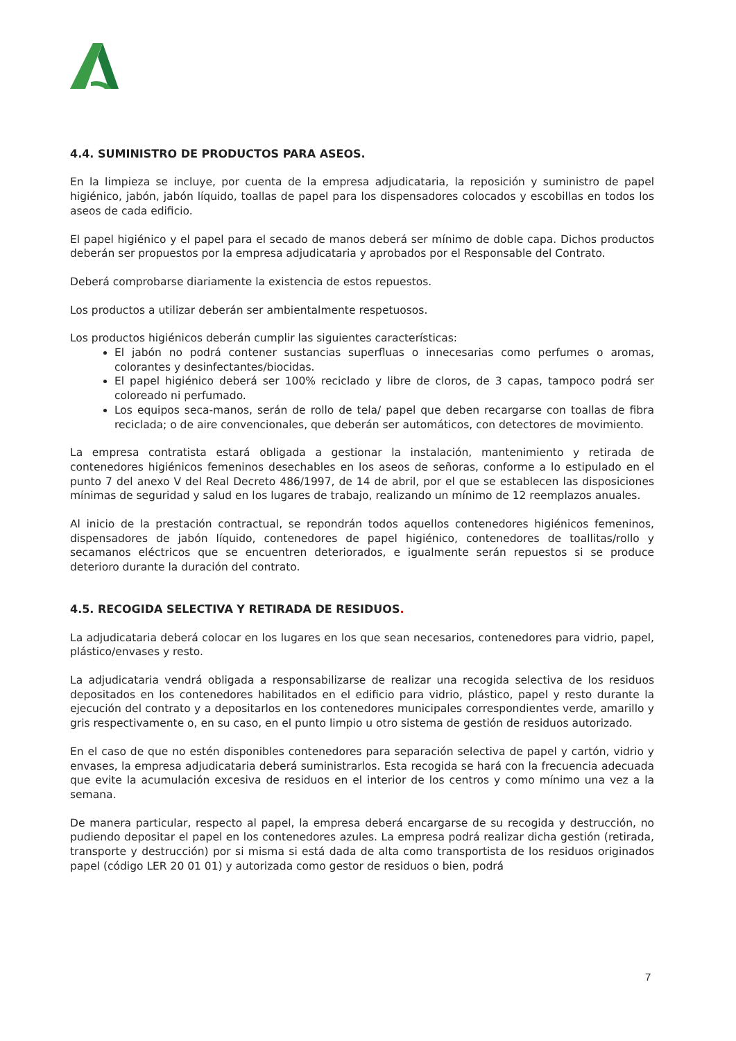4.4. SUMINISTRO DE PRODUCTOS PARA ASEOS.
En la limpieza se incluye, por cuenta de la empresa adjudicataria, la reposición y suministro de papel higiénico, jabón, jabón líquido, toallas de papel para los dispensadores colocados y escobillas en todos los aseos de cada edificio.
El papel higiénico y el papel para el secado de manos deberá ser mínimo de doble capa. Dichos productos deberán ser propuestos por la empresa adjudicataria y aprobados por el Responsable del Contrato.
Deberá comprobarse diariamente la existencia de estos repuestos.
Los productos a utilizar deberán ser ambientalmente respetuosos.
Los productos higiénicos deberán cumplir las siguientes características:
El jabón no podrá contener sustancias superfluas o innecesarias como perfumes o aromas, colorantes y desinfectantes/biocidas.
El papel higiénico deberá ser 100% reciclado y libre de cloros, de 3 capas, tampoco podrá ser coloreado ni perfumado.
Los equipos seca-manos, serán de rollo de tela/ papel que deben recargarse con toallas de fibra reciclada; o de aire convencionales, que deberán ser automáticos, con detectores de movimiento.
La empresa contratista estará obligada a gestionar la instalación, mantenimiento y retirada de contenedores higiénicos femeninos desechables en los aseos de señoras, conforme a lo estipulado en el punto 7 del anexo V del Real Decreto 486/1997, de 14 de abril, por el que se establecen las disposiciones mínimas de seguridad y salud en los lugares de trabajo, realizando un mínimo de 12 reemplazos anuales.
Al inicio de la prestación contractual, se repondrán todos aquellos contenedores higiénicos femeninos, dispensadores de jabón líquido, contenedores de papel higiénico, contenedores de toallitas/rollo y secamanos eléctricos que se encuentren deteriorados, e igualmente serán repuestos si se produce deterioro durante la duración del contrato.
4.5. RECOGIDA SELECTIVA Y RETIRADA DE RESIDUOS.
La adjudicataria deberá colocar en los lugares en los que sean necesarios, contenedores para vidrio, papel, plástico/envases y resto.
La adjudicataria vendrá obligada a responsabilizarse de realizar una recogida selectiva de los residuos depositados en los contenedores habilitados en el edificio para vidrio, plástico, papel y resto durante la ejecución del contrato y a depositarlos en los contenedores municipales correspondientes verde, amarillo y gris respectivamente o, en su caso, en el punto limpio u otro sistema de gestión de residuos autorizado.
En el caso de que no estén disponibles contenedores para separación selectiva de papel y cartón, vidrio y envases, la empresa adjudicataria deberá suministrarlos. Esta recogida se hará con la frecuencia adecuada que evite la acumulación excesiva de residuos en el interior de los centros y como mínimo una vez a la semana.
De manera particular, respecto al papel, la empresa deberá encargarse de su recogida y destrucción, no pudiendo depositar el papel en los contenedores azules. La empresa podrá realizar dicha gestión (retirada, transporte y destrucción) por si misma si está dada de alta como transportista de los residuos originados papel (código LER 20 01 01) y autorizada como gestor de residuos o bien, podrá
7